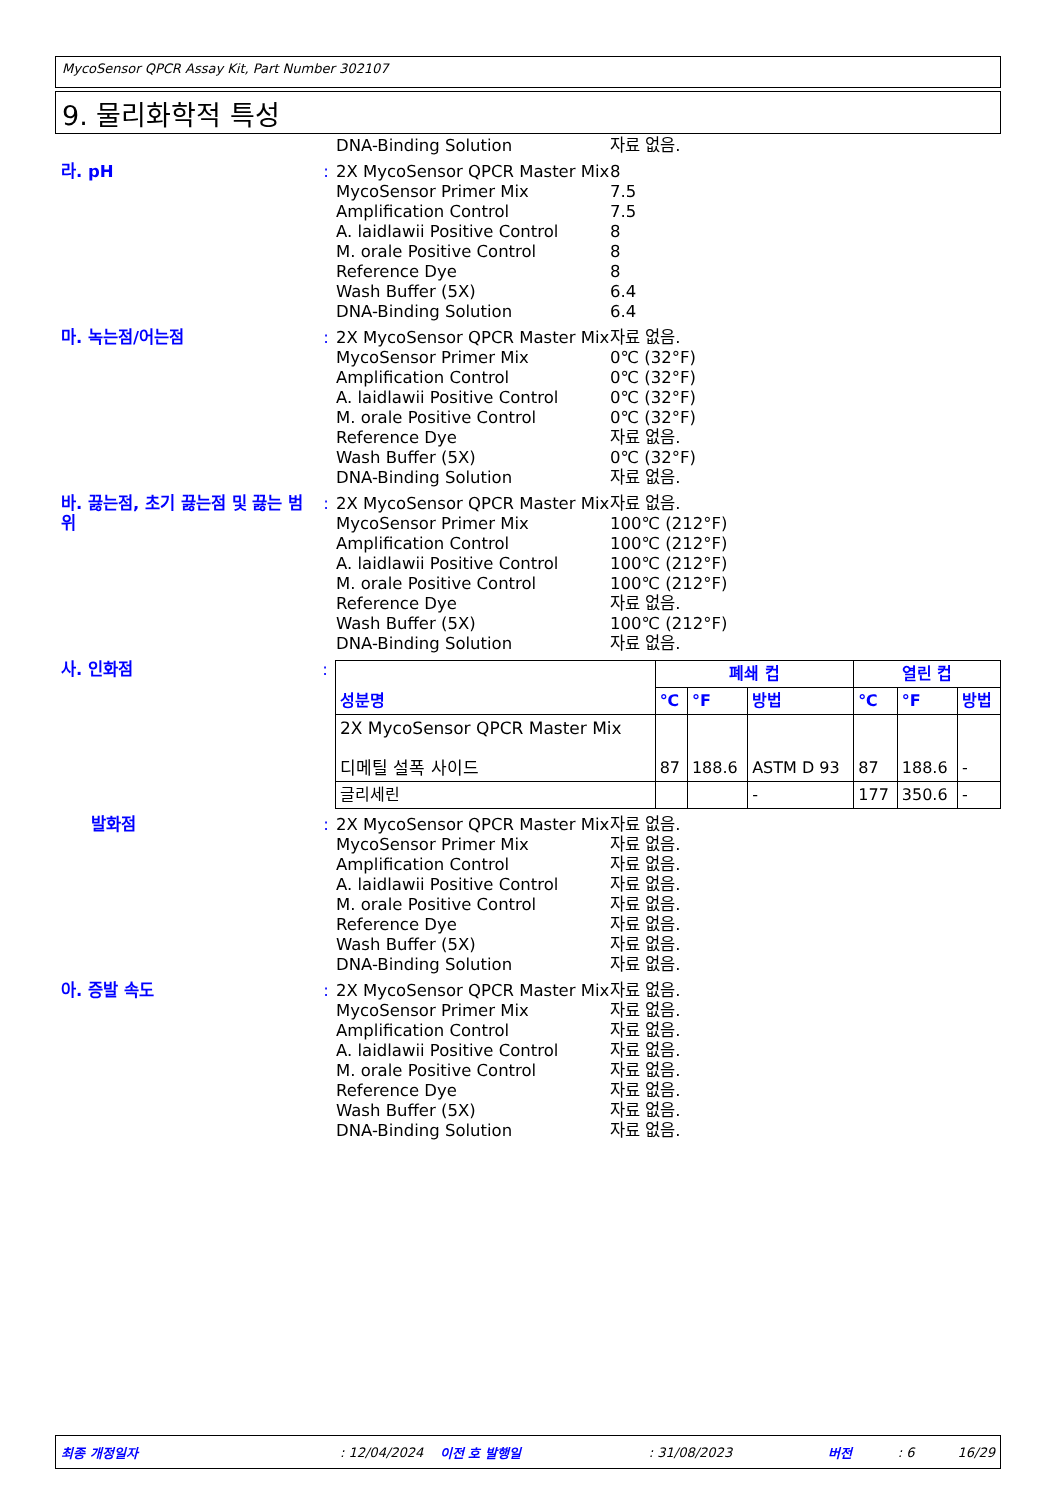MycoSensor QPCR Assay Kit, Part Number 302107
9. 물리화학적 특성
DNA-Binding Solution 자료 없음.
라. pH : 2X MycoSensor QPCR Master Mix 8
MycoSensor Primer Mix 7.5
Amplification Control 7.5
A. laidlawii Positive Control 8
M. orale Positive Control 8
Reference Dye 8
Wash Buffer (5X) 6.4
DNA-Binding Solution 6.4
마. 녹는점/어는점 : 2X MycoSensor QPCR Master Mix 자료 없음.
MycoSensor Primer Mix 0℃ (32°F)
Amplification Control 0℃ (32°F)
A. laidlawii Positive Control 0℃ (32°F)
M. orale Positive Control 0℃ (32°F)
Reference Dye 자료 없음.
Wash Buffer (5X) 0℃ (32°F)
DNA-Binding Solution 자료 없음.
바. 끓는점, 초기 끓는점 및 끓는 범위
: 2X MycoSensor QPCR Master Mix 자료 없음.
MycoSensor Primer Mix 100℃ (212°F)
Amplification Control 100℃ (212°F)
A. laidlawii Positive Control 100℃ (212°F)
M. orale Positive Control 100℃ (212°F)
Reference Dye 자료 없음.
Wash Buffer (5X) 100℃ (212°F)
DNA-Binding Solution 자료 없음.
사. 인화점 :
| 성분명 | 폐쇄 컵 | | | 열린 컵 | | |
| --- | --- | --- | --- | --- | --- | --- |
| | ℃ | °F | 방법 | ℃ | °F | 방법 |
| 2X MycoSensor QPCR Master Mix 디메틸 설폭 사이드 | 87 | 188.6 | ASTM D 93 | 87 | 188.6 | - |
| 글리세린 | | | - | 177 | 350.6 | - |
발화점 : 2X MycoSensor QPCR Master Mix 자료 없음.
MycoSensor Primer Mix 자료 없음.
Amplification Control 자료 없음.
A. laidlawii Positive Control 자료 없음.
M. orale Positive Control 자료 없음.
Reference Dye 자료 없음.
Wash Buffer (5X) 자료 없음.
DNA-Binding Solution 자료 없음.
아. 증발 속도 : 2X MycoSensor QPCR Master Mix 자료 없음.
MycoSensor Primer Mix 자료 없음.
Amplification Control 자료 없음.
A. laidlawii Positive Control 자료 없음.
M. orale Positive Control 자료 없음.
Reference Dye 자료 없음.
Wash Buffer (5X) 자료 없음.
DNA-Binding Solution 자료 없음.
최종 개정일자: 12/04/2024 이전 호 발행일: 31/08/2023 버전: 6 16/29